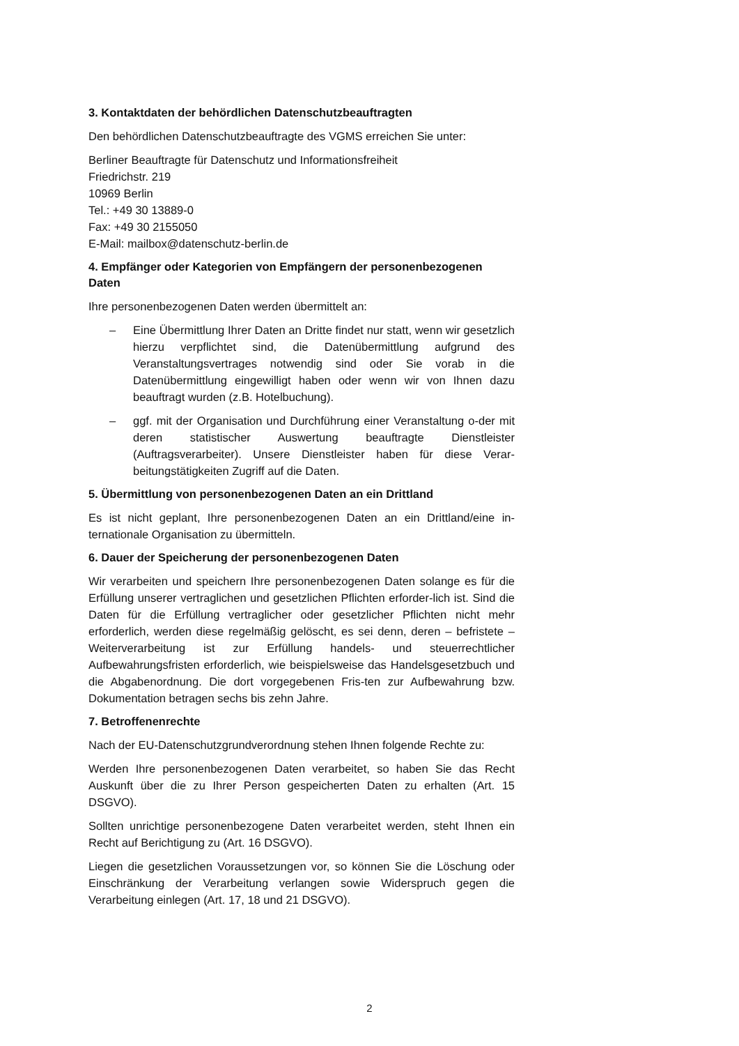3. Kontaktdaten der behördlichen Datenschutzbeauftragten
Den behördlichen Datenschutzbeauftragte des VGMS erreichen Sie unter:
Berliner Beauftragte für Datenschutz und Informationsfreiheit
Friedrichstr. 219
10969 Berlin
Tel.: +49 30 13889-0
Fax: +49 30 2155050
E-Mail: mailbox@datenschutz-berlin.de
4. Empfänger oder Kategorien von Empfängern der personenbezogenen Daten
Ihre personenbezogenen Daten werden übermittelt an:
– Eine Übermittlung Ihrer Daten an Dritte findet nur statt, wenn wir gesetzlich hierzu verpflichtet sind, die Datenübermittlung aufgrund des Veranstaltungsvertrages notwendig sind oder Sie vorab in die Datenübermittlung eingewilligt haben oder wenn wir von Ihnen dazu beauftragt wurden (z.B. Hotelbuchung).
– ggf. mit der Organisation und Durchführung einer Veranstaltung o-der mit deren statistischer Auswertung beauftragte Dienstleister (Auftragsverarbeiter). Unsere Dienstleister haben für diese Verar-beitungstätigkeiten Zugriff auf die Daten.
5. Übermittlung von personenbezogenen Daten an ein Drittland
Es ist nicht geplant, Ihre personenbezogenen Daten an ein Drittland/eine in-ternationale Organisation zu übermitteln.
6. Dauer der Speicherung der personenbezogenen Daten
Wir verarbeiten und speichern Ihre personenbezogenen Daten solange es für die Erfüllung unserer vertraglichen und gesetzlichen Pflichten erforder-lich ist. Sind die Daten für die Erfüllung vertraglicher oder gesetzlicher Pflichten nicht mehr erforderlich, werden diese regelmäßig gelöscht, es sei denn, deren – befristete – Weiterverarbeitung ist zur Erfüllung handels- und steuerrechtlicher Aufbewahrungsfristen erforderlich, wie beispielsweise das Handelsgesetzbuch und die Abgabenordnung. Die dort vorgegebenen Fris-ten zur Aufbewahrung bzw. Dokumentation betragen sechs bis zehn Jahre.
7. Betroffenenrechte
Nach der EU-Datenschutzgrundverordnung stehen Ihnen folgende Rechte zu:
Werden Ihre personenbezogenen Daten verarbeitet, so haben Sie das Recht Auskunft über die zu Ihrer Person gespeicherten Daten zu erhalten (Art. 15 DSGVO).
Sollten unrichtige personenbezogene Daten verarbeitet werden, steht Ihnen ein Recht auf Berichtigung zu (Art. 16 DSGVO).
Liegen die gesetzlichen Voraussetzungen vor, so können Sie die Löschung oder Einschränkung der Verarbeitung verlangen sowie Widerspruch gegen die Verarbeitung einlegen (Art. 17, 18 und 21 DSGVO).
2